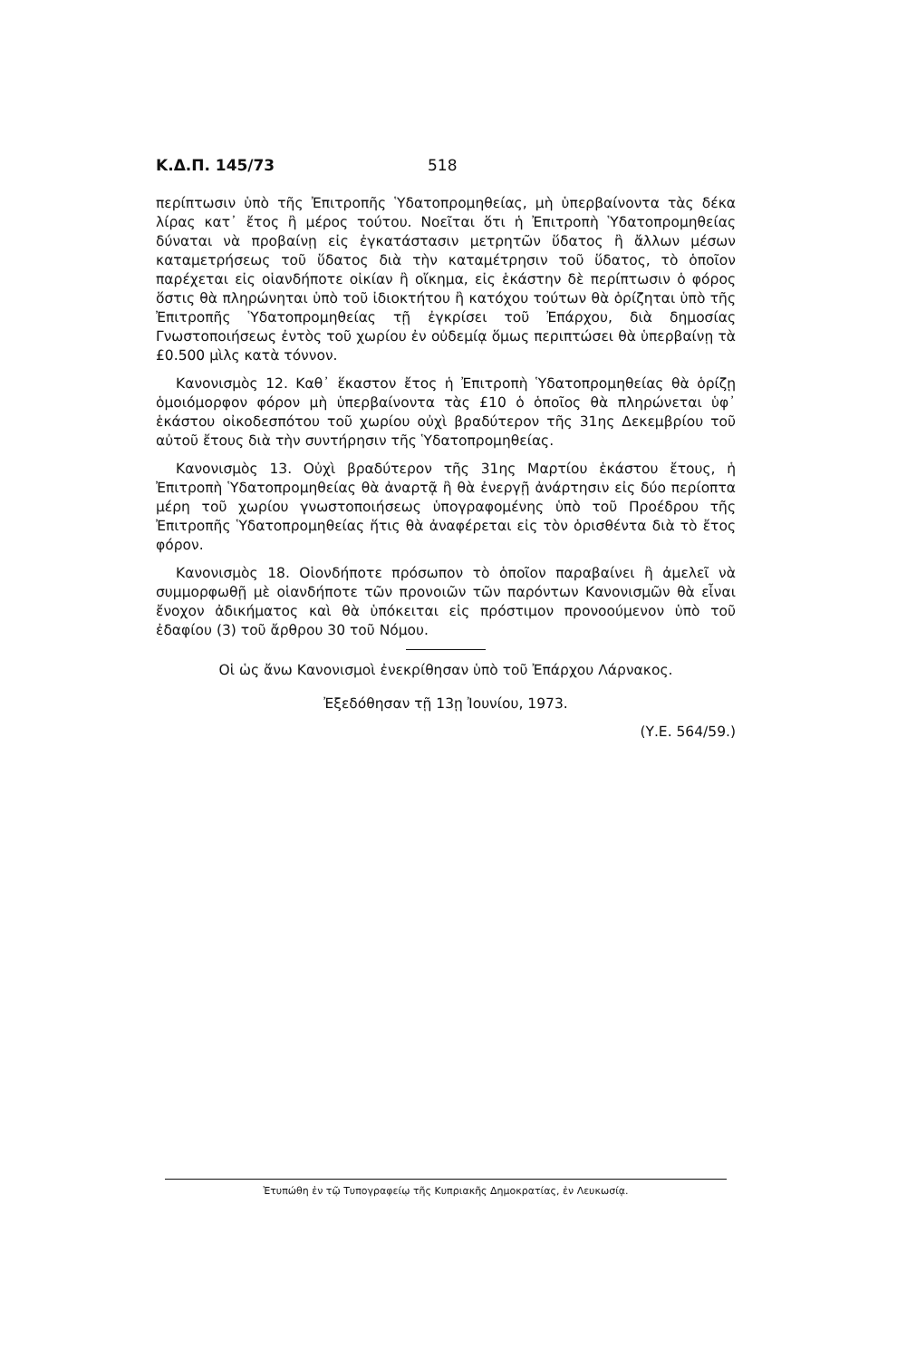Κ.Δ.Π. 145/73 518
περίπτωσιν ὑπὸ τῆς Ἐπιτροπῆς Ὑδατοπρομηθείας, μὴ ὑπερβαίνοντα τὰς δέκα λίρας κατ᾽ ἔτος ἢ μέρος τούτου. Νοεῖται ὅτι ἡ Ἐπιτροπὴ Ὑδατοπρομηθείας δύναται νὰ προβαίνῃ εἰς ἐγκατάστασιν μετρητῶν ὕδατος ἢ ἄλλων μέσων καταμετρήσεως τοῦ ὕδατος διὰ τὴν καταμέτρησιν τοῦ ὕδατος, τὸ ὁποῖον παρέχεται εἰς οἱανδήποτε οἰκίαν ἢ οἴκημα, εἰς ἑκάστην δὲ περίπτωσιν ὁ φόρος ὅστις θὰ πληρώνηται ὑπὸ τοῦ ἰδιοκτήτου ἢ κατόχου τούτων θὰ ὁρίζηται ὑπὸ τῆς Ἐπιτροπῆς Ὑδατοπρομηθείας τῇ ἐγκρίσει τοῦ Ἐπάρχου, διὰ δημοσίας Γνωστοποιήσεως ἐντὸς τοῦ χωρίου ἐν οὐδεμίᾳ ὅμως περιπτώσει θὰ ὑπερβαίνῃ τὰ £0.500 μὶλς κατὰ τόννον.
Κανονισμὸς 12. Καθ᾽ ἕκαστον ἔτος ἡ Ἐπιτροπὴ Ὑδατοπρομηθείας θὰ ὁρίζῃ ὁμοιόμορφον φόρον μὴ ὑπερβαίνοντα τὰς £10 ὁ ὁποῖος θὰ πληρώνεται ὑφ᾽ ἑκάστου οἰκοδεσπότου τοῦ χωρίου οὐχὶ βραδύτερον τῆς 31ης Δεκεμβρίου τοῦ αὐτοῦ ἔτους διὰ τὴν συντήρησιν τῆς Ὑδατοπρομηθείας.
Κανονισμὸς 13. Οὐχὶ βραδύτερον τῆς 31ης Μαρτίου ἑκάστου ἔτους, ἡ Ἐπιτροπὴ Ὑδατοπρομηθείας θὰ ἀναρτᾷ ἢ θὰ ἐνεργῇ ἀνάρτησιν εἰς δύο περίοπτα μέρη τοῦ χωρίου γνωστοποιήσεως ὑπογραφομένης ὑπὸ τοῦ Προέδρου τῆς Ἐπιτροπῆς Ὑδατοπρομηθείας ἥτις θὰ ἀναφέρεται εἰς τὸν ὁρισθέντα διὰ τὸ ἔτος φόρον.
Κανονισμὸς 18. Οἱονδήποτε πρόσωπον τὸ ὁποῖον παραβαίνει ἢ ἀμελεῖ νὰ συμμορφωθῇ μὲ οἱανδήποτε τῶν προνοιῶν τῶν παρόντων Κανονισμῶν θὰ εἶναι ἔνοχον ἀδικήματος καὶ θὰ ὑπόκειται εἰς πρόστιμον προνοούμενον ὑπὸ τοῦ ἐδαφίου (3) τοῦ ἄρθρου 30 τοῦ Νόμου.
Οἱ ὡς ἄνω Κανονισμοὶ ἐνεκρίθησαν ὑπὸ τοῦ Ἐπάρχου Λάρνακος.
Ἐξεδόθησαν τῇ 13ῃ Ἰουνίου, 1973.
(Υ.Ε. 564/59.)
Ἐτυπώθη ἐν τῷ Τυπογραφείῳ τῆς Κυπριακῆς Δημοκρατίας, ἐν Λευκωσίᾳ.